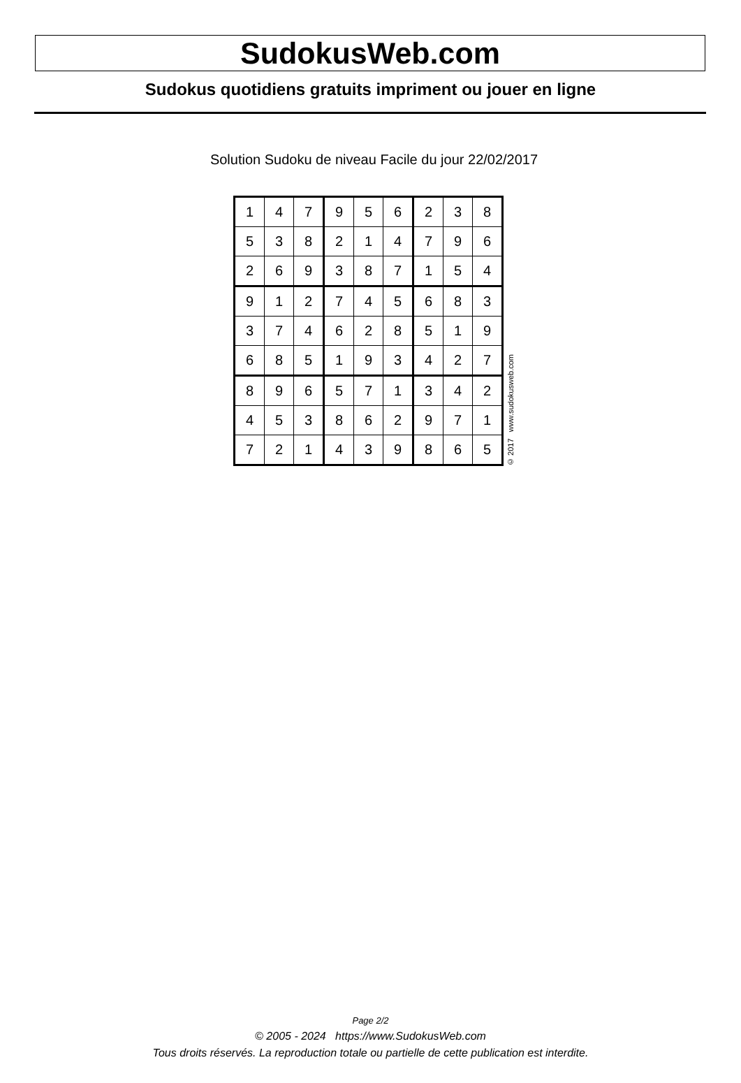SudokusWeb.com
Sudokus quotidiens gratuits impriment ou jouer en ligne
Solution Sudoku de niveau Facile du jour 22/02/2017
| 1 | 4 | 7 | 9 | 5 | 6 | 2 | 3 | 8 |
| 5 | 3 | 8 | 2 | 1 | 4 | 7 | 9 | 6 |
| 2 | 6 | 9 | 3 | 8 | 7 | 1 | 5 | 4 |
| 9 | 1 | 2 | 7 | 4 | 5 | 6 | 8 | 3 |
| 3 | 7 | 4 | 6 | 2 | 8 | 5 | 1 | 9 |
| 6 | 8 | 5 | 1 | 9 | 3 | 4 | 2 | 7 |
| 8 | 9 | 6 | 5 | 7 | 1 | 3 | 4 | 2 |
| 4 | 5 | 3 | 8 | 6 | 2 | 9 | 7 | 1 |
| 7 | 2 | 1 | 4 | 3 | 9 | 8 | 6 | 5 |
© 2017 www.sudokusweb.com
Page 2/2
© 2005 - 2024 https://www.SudokusWeb.com
Tous droits réservés. La reproduction totale ou partielle de cette publication est interdite.